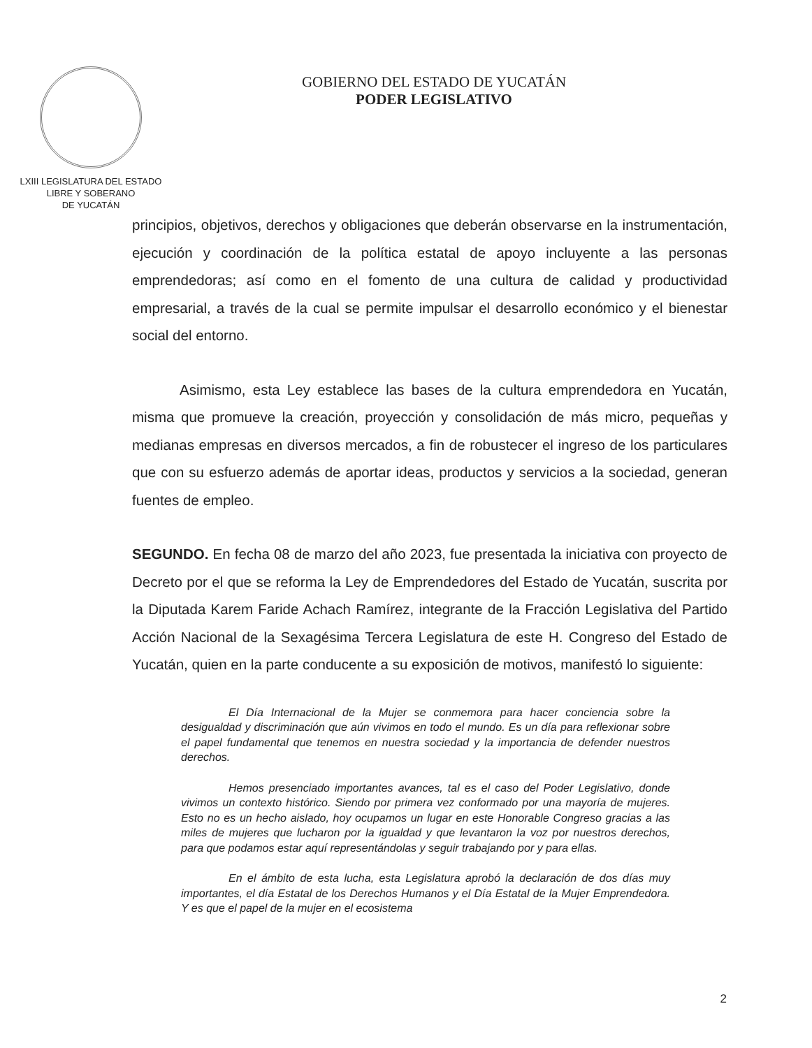LXIII LEGISLATURA DEL ESTADO
LIBRE Y SOBERANO
DE YUCATÁN
GOBIERNO DEL ESTADO DE YUCATÁN
PODER LEGISLATIVO
principios, objetivos, derechos y obligaciones que deberán observarse en la instrumentación, ejecución y coordinación de la política estatal de apoyo incluyente a las personas emprendedoras; así como en el fomento de una cultura de calidad y productividad empresarial, a través de la cual se permite impulsar el desarrollo económico y el bienestar social del entorno.
Asimismo, esta Ley establece las bases de la cultura emprendedora en Yucatán, misma que promueve la creación, proyección y consolidación de más micro, pequeñas y medianas empresas en diversos mercados, a fin de robustecer el ingreso de los particulares que con su esfuerzo además de aportar ideas, productos y servicios a la sociedad, generan fuentes de empleo.
SEGUNDO. En fecha 08 de marzo del año 2023, fue presentada la iniciativa con proyecto de Decreto por el que se reforma la Ley de Emprendedores del Estado de Yucatán, suscrita por la Diputada Karem Faride Achach Ramírez, integrante de la Fracción Legislativa del Partido Acción Nacional de la Sexagésima Tercera Legislatura de este H. Congreso del Estado de Yucatán, quien en la parte conducente a su exposición de motivos, manifestó lo siguiente:
El Día Internacional de la Mujer se conmemora para hacer conciencia sobre la desigualdad y discriminación que aún vivimos en todo el mundo. Es un día para reflexionar sobre el papel fundamental que tenemos en nuestra sociedad y la importancia de defender nuestros derechos.
Hemos presenciado importantes avances, tal es el caso del Poder Legislativo, donde vivimos un contexto histórico. Siendo por primera vez conformado por una mayoría de mujeres. Esto no es un hecho aislado, hoy ocupamos un lugar en este Honorable Congreso gracias a las miles de mujeres que lucharon por la igualdad y que levantaron la voz por nuestros derechos, para que podamos estar aquí representándolas y seguir trabajando por y para ellas.
En el ámbito de esta lucha, esta Legislatura aprobó la declaración de dos días muy importantes, el día Estatal de los Derechos Humanos y el Día Estatal de la Mujer Emprendedora. Y es que el papel de la mujer en el ecosistema
2